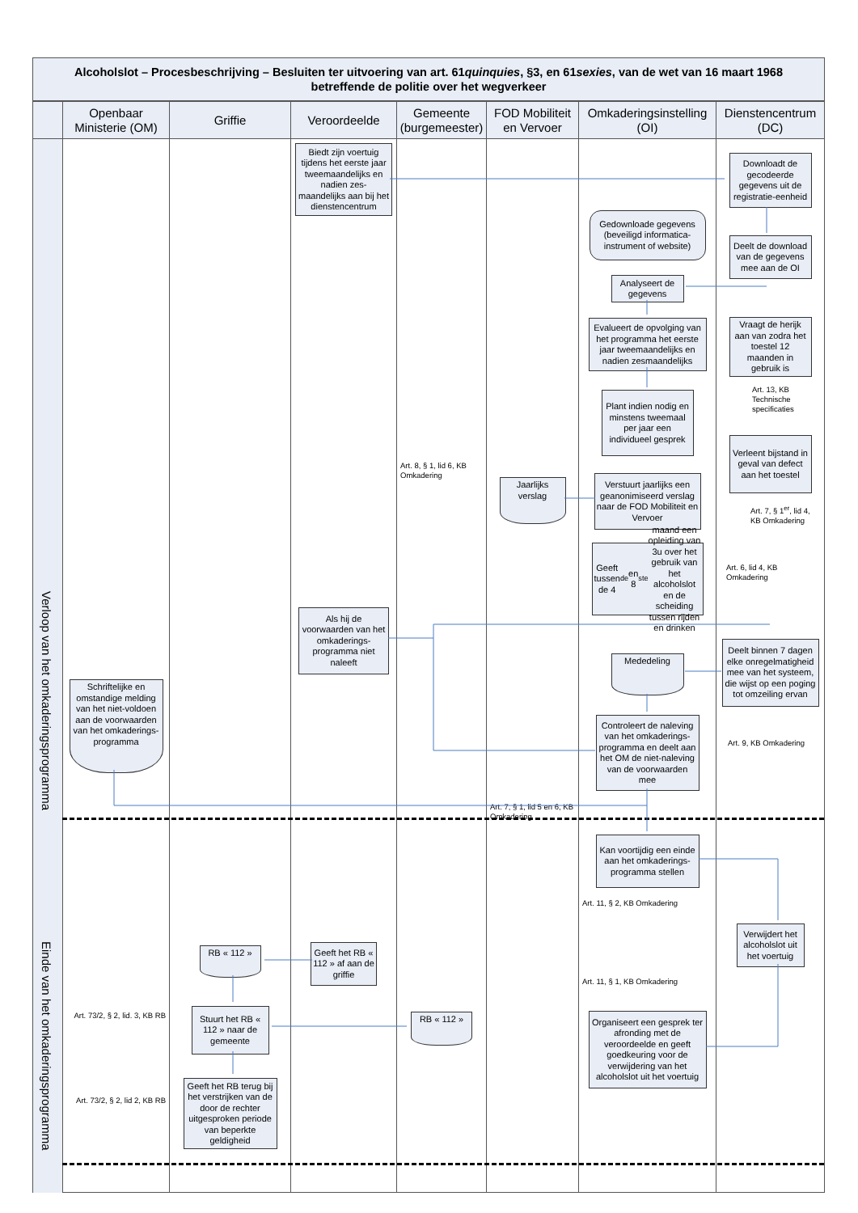Alcoholslot – Procesbeschrijving – Besluiten ter uitvoering van art. 61quinquies, §3, en 61sexies, van de wet van 16 maart 1968
betreffende de politie over het wegverkeer
Openbaar
Ministerie (OM)
Griffie Veroordeelde Gemeente
(burgemeester)
FOD Mobiliteit
en Vervoer
Omkaderingsinstelling
(OI)
Dienstencentrum
(DC)
Verloop van het omkaderingsprogramma
Einde van het omkaderingsprogramma
Schriftelijke en omstandige melding van het niet-voldoen aan de voorwaarden van het omkaderings-programma
Art. 73/2, § 2, lid. 3, KB RB
Art. 73/2, § 2, lid 2, KB RB
RB « 112 »
Stuurt het RB « 112 » naar de gemeente
Geeft het RB terug bij het verstrijken van de door de rechter uitgesproken periode van beperkte geldigheid
Biedt zijn voertuig tijdens het eerste jaar tweemaandelijks en nadien zes-maandelijks aan bij het dienstencentrum
Als hij de voorwaarden van het omkaderings-programma niet naleeft
Geeft het RB « 112 » af aan de griffie
Art. 8, § 1, lid 6, KB Omkadering
RB « 112 »
Jaarlijks verslag
Art. 7, § 1, lid 5 en 6, KB Omkadering
Gedownloade gegevens (beveiligd informatica-instrument of website)
Analyseert de gegevens
Evalueert de opvolging van het programma het eerste jaar tweemaandelijks en nadien zesmaandelijks
Plant indien nodig en minstens tweemaal per jaar een individueel gesprek
Verstuurt jaarlijks een geanonimiseerd verslag naar de FOD Mobiliteit en Vervoer
Geeft tussen de 4<sup>de</sup> en 8<sup>ste</sup> maand een opleiding van 3u over het gebruik van het alcoholslot en de scheiding tussen rijden en drinken
Mededeling
Controleert de naleving van het omkaderings-programma en deelt aan het OM de niet-naleving van de voorwaarden mee
Kan voortijdig een einde aan het omkaderings-programma stellen
Art. 11, § 2, KB Omkadering
Art. 11, § 1, KB Omkadering
Organiseert een gesprek ter afronding met de veroordeelde en geeft goedkeuring voor de verwijdering van het alcoholslot uit het voertuig
Downloadt de gecodeerde gegevens uit de registratie-eenheid
Deelt de download van de gegevens mee aan de OI
Vraagt de herijk aan van zodra het toestel 12 maanden in gebruik is
Art. 13, KB Technische specificaties
Verleent bijstand in geval van defect aan het toestel
Art. 7, § 1<sup>er</sup>, lid 4, KB Omkadering
Art. 6, lid 4, KB Omkadering
Deelt binnen 7 dagen elke onregelmatigheid mee van het systeem, die wijst op een poging tot omzeiling ervan
Art. 9, KB Omkadering
Verwijdert het alcoholslot uit het voertuig